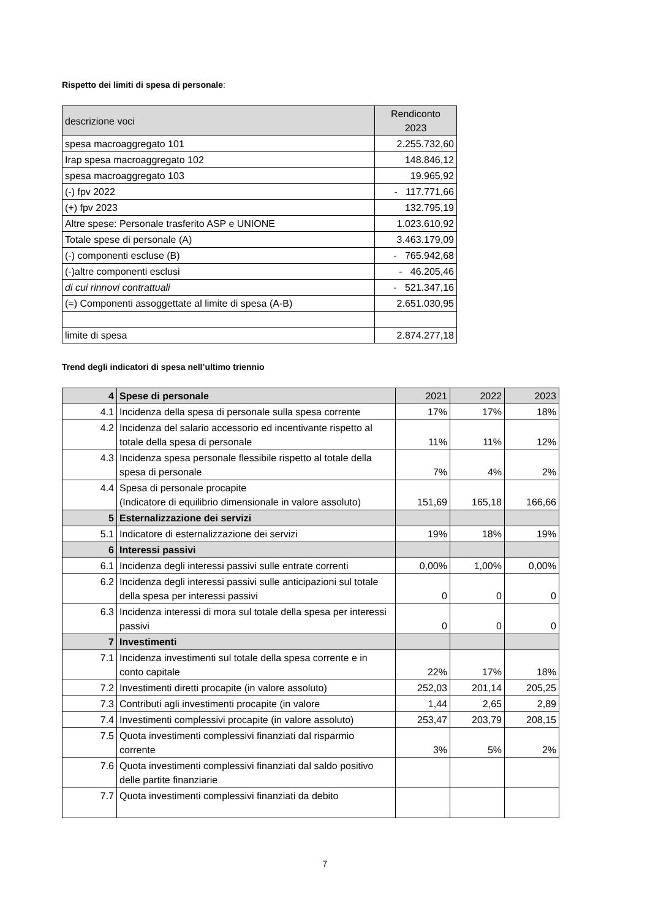Rispetto dei limiti di spesa di personale:
| descrizione voci | Rendiconto 2023 |
| spesa macroaggregato 101 | 2.255.732,60 |
| Irap spesa macroaggregato 102 | 148.846,12 |
| spesa macroaggregato 103 | 19.965,92 |
| (-) fpv 2022 | - 117.771,66 |
| (+) fpv 2023 | 132.795,19 |
| Altre spese: Personale trasferito ASP e UNIONE | 1.023.610,92 |
| Totale spese di personale (A) | 3.463.179,09 |
| (-) componenti escluse (B) | - 765.942,68 |
| (-)altre componenti esclusi | - 46.205,46 |
| di cui rinnovi contrattuali | - 521.347,16 |
| (=) Componenti assoggettate al limite di spesa (A-B) | 2.651.030,95 |
| limite di spesa | 2.874.277,18 |
Trend degli indicatori di spesa nell’ultimo triennio
| 4 | Spese di personale | 2021 | 2022 | 2023 |
| 4.1 | Incidenza della spesa di personale sulla spesa corrente | 17% | 17% | 18% |
| 4.2 | Incidenza del salario accessorio ed incentivante rispetto al totale della spesa di personale | 11% | 11% | 12% |
| 4.3 | Incidenza spesa personale flessibile rispetto al totale della spesa di personale | 7% | 4% | 2% |
| 4.4 | Spesa di personale procapite (Indicatore di equilibrio dimensionale in valore assoluto) | 151,69 | 165,18 | 166,66 |
| 5 | Esternalizzazione dei servizi | | | |
| 5.1 | Indicatore di esternalizzazione dei servizi | 19% | 18% | 19% |
| 6 | Interessi passivi | | | |
| 6.1 | Incidenza degli interessi passivi sulle entrate correnti | 0,00% | 1,00% | 0,00% |
| 6.2 | Incidenza degli interessi passivi sulle anticipazioni sul totale della spesa per interessi passivi | 0 | 0 | 0 |
| 6.3 | Incidenza interessi di mora sul totale della spesa per interessi passivi | 0 | 0 | 0 |
| 7 | Investimenti | | | |
| 7.1 | Incidenza investimenti sul totale della spesa corrente e in conto capitale | 22% | 17% | 18% |
| 7.2 | Investimenti diretti procapite (in valore assoluto) | 252,03 | 201,14 | 205,25 |
| 7.3 | Contributi agli investimenti procapite (in valore | 1,44 | 2,65 | 2,89 |
| 7.4 | Investimenti complessivi procapite (in valore assoluto) | 253,47 | 203,79 | 208,15 |
| 7.5 | Quota investimenti complessivi finanziati dal risparmio corrente | 3% | 5% | 2% |
| 7.6 | Quota investimenti complessivi finanziati dal saldo positivo delle partite finanziarie | | | |
| 7.7 | Quota investimenti complessivi finanziati da debito | | | |
7